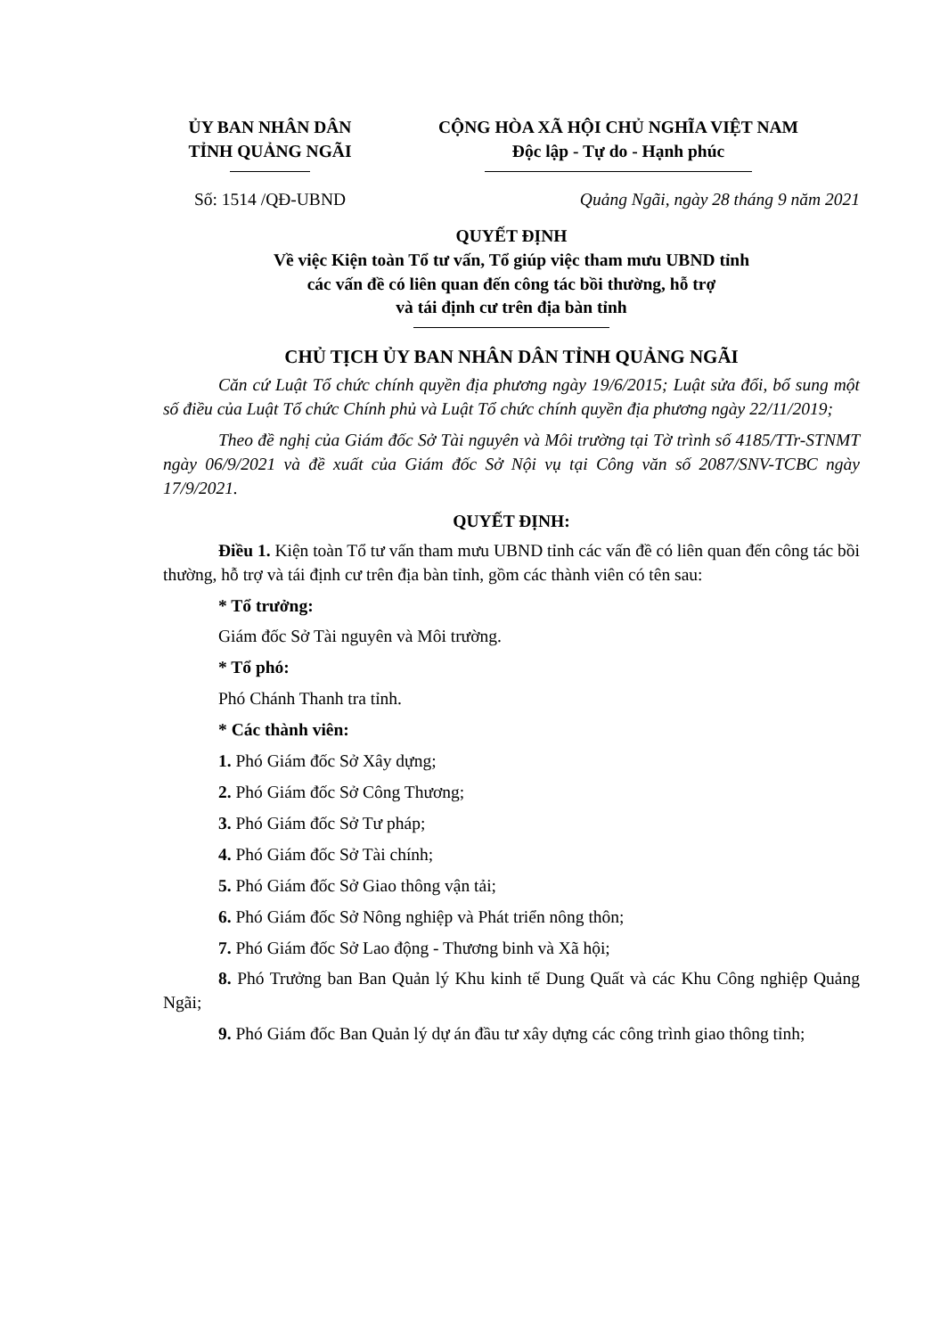ỦY BAN NHÂN DÂN
TỈNH QUẢNG NGÃI
CỘNG HÒA XÃ HỘI CHỦ NGHĨA VIỆT NAM
Độc lập - Tự do - Hạnh phúc
Số: 1514 /QĐ-UBND Quảng Ngãi, ngày 28 tháng 9 năm 2021
QUYẾT ĐỊNH
Về việc Kiện toàn Tổ tư vấn, Tổ giúp việc tham mưu UBND tỉnh
các vấn đề có liên quan đến công tác bồi thường, hỗ trợ
và tái định cư trên địa bàn tỉnh
CHỦ TỊCH ỦY BAN NHÂN DÂN TỈNH QUẢNG NGÃI
Căn cứ Luật Tổ chức chính quyền địa phương ngày 19/6/2015; Luật sửa đổi, bổ sung một số điều của Luật Tổ chức Chính phủ và Luật Tổ chức chính quyền địa phương ngày 22/11/2019;
Theo đề nghị của Giám đốc Sở Tài nguyên và Môi trường tại Tờ trình số 4185/TTr-STNMT ngày 06/9/2021 và đề xuất của Giám đốc Sở Nội vụ tại Công văn số 2087/SNV-TCBC ngày 17/9/2021.
QUYẾT ĐỊNH:
Điều 1. Kiện toàn Tổ tư vấn tham mưu UBND tỉnh các vấn đề có liên quan đến công tác bồi thường, hỗ trợ và tái định cư trên địa bàn tỉnh, gồm các thành viên có tên sau:
* Tổ trưởng:
Giám đốc Sở Tài nguyên và Môi trường.
* Tổ phó:
Phó Chánh Thanh tra tỉnh.
* Các thành viên:
1. Phó Giám đốc Sở Xây dựng;
2. Phó Giám đốc Sở Công Thương;
3. Phó Giám đốc Sở Tư pháp;
4. Phó Giám đốc Sở Tài chính;
5. Phó Giám đốc Sở Giao thông vận tải;
6. Phó Giám đốc Sở Nông nghiệp và Phát triển nông thôn;
7. Phó Giám đốc Sở Lao động - Thương binh và Xã hội;
8. Phó Trưởng ban Ban Quản lý Khu kinh tế Dung Quất và các Khu Công nghiệp Quảng Ngãi;
9. Phó Giám đốc Ban Quản lý dự án đầu tư xây dựng các công trình giao thông tỉnh;